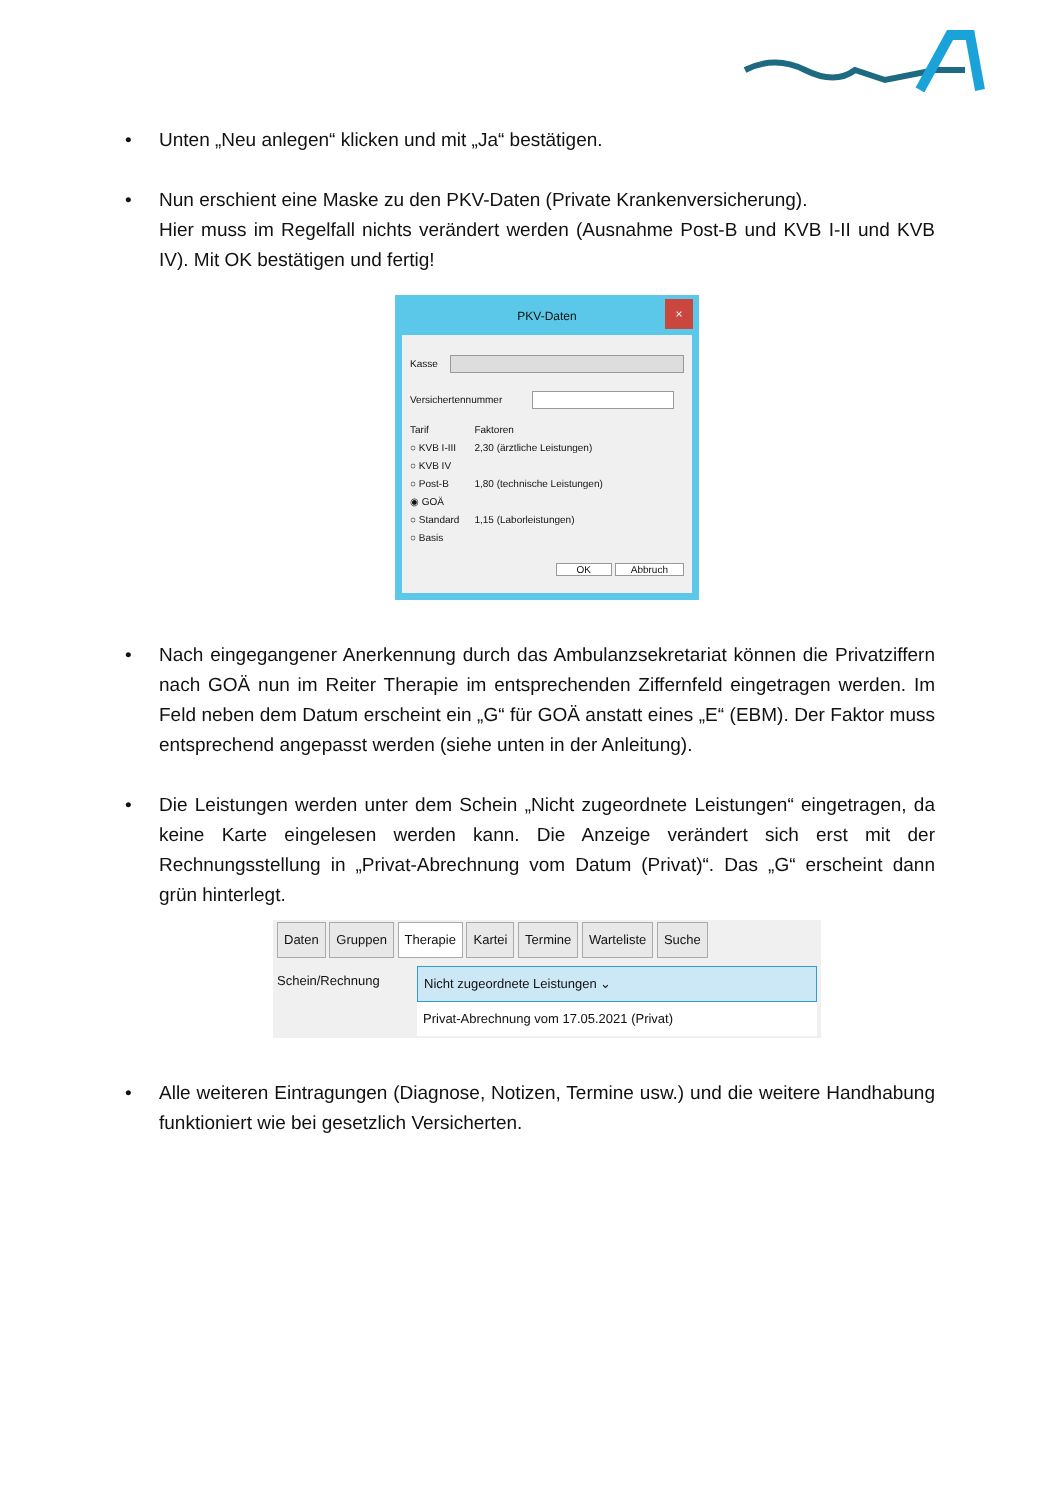• Unten „Neu anlegen“ klicken und mit „Ja“ bestätigen.
• Nun erschient eine Maske zu den PKV-Daten (Private Krankenversicherung).
Hier muss im Regelfall nichts verändert werden (Ausnahme Post-B und KVB I-II und KVB IV). Mit OK bestätigen und fertig!
PKV-Daten ×
Kasse
Versichertennummer
Tarif
○ KVB I-III
○ KVB IV
○ Post-B
◉ GOÄ
○ Standard
○ Basis
Faktoren
2,30 (ärztliche Leistungen)
1,80 (technische Leistungen)
1,15 (Laborleistungen)
OK Abbruch
• Nach eingegangener Anerkennung durch das Ambulanzsekretariat können die Privatziffern nach GOÄ nun im Reiter Therapie im entsprechenden Ziffernfeld eingetragen werden. Im Feld neben dem Datum erscheint ein „G“ für GOÄ anstatt eines „E“ (EBM). Der Faktor muss entsprechend angepasst werden (siehe unten in der Anleitung).
• Die Leistungen werden unter dem Schein „Nicht zugeordnete Leistungen“ eingetragen, da keine Karte eingelesen werden kann. Die Anzeige verändert sich erst mit der Rechnungsstellung in „Privat-Abrechnung vom Datum (Privat)“. Das „G“ erscheint dann grün hinterlegt.
Daten Gruppen Therapie Kartei Termine Warteliste Suche
Schein/Rechnung Nicht zugeordnete Leistungen ⌄
Privat-Abrechnung vom 17.05.2021 (Privat)
• Alle weiteren Eintragungen (Diagnose, Notizen, Termine usw.) und die weitere Handhabung funktioniert wie bei gesetzlich Versicherten.